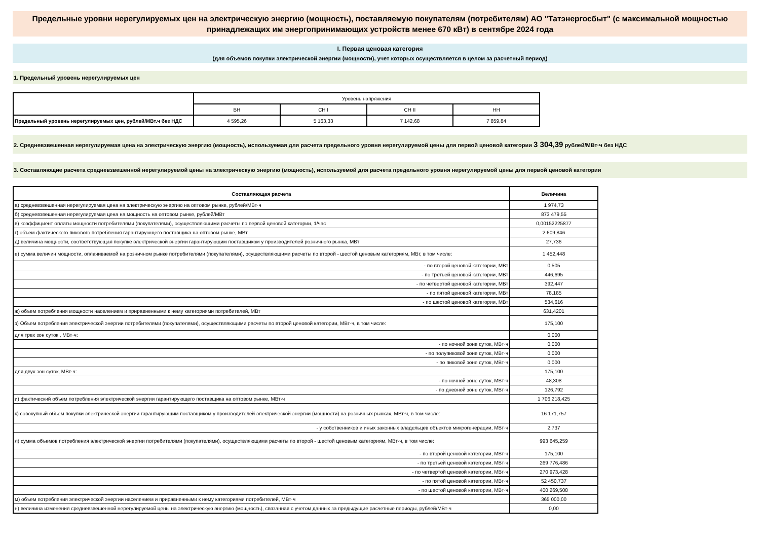Предельные уровни нерегулируемых цен на электрическую энергию (мощность), поставляемую покупателям (потребителям) АО "Татэнергосбыт" (с максимальной мощностью принадлежащих им энергопринимающих устройств менее 670 кВт) в сентябре 2024 года
I. Первая ценовая категория
(для объемов покупки электрической энергии (мощности), учет которых осуществляется в целом за расчетный период)
1. Предельный уровень нерегулируемых цен
| | Уровень напряжения | | | |
| | ВН | СН I | СН II | НН |
| Предельный уровень нерегулируемых цен, рублей/МВт.ч без НДС | 4 595,26 | 5 163,33 | 7 142,68 | 7 859,84 |
2. Средневзвешенная нерегулируемая цена на электрическую энергию (мощность), используемая для расчета предельного уровня нерегулируемой цены для первой ценовой категории 3 304,39 рублей/МВт·ч без НДС
3. Составляющие расчета средневзвешенной нерегулируемой цены на электрическую энергию (мощность), используемой для расчета предельного уровня нерегулируемой цены для первой ценовой категории
| Составляющая расчета | Величина |
| --- | --- |
| а) средневзвешенная нерегулируемая цена на электрическую энергию на оптовом рынке, рублей/МВт·ч | 1 974,73 |
| б) средневзвешенная нерегулируемая цена на мощность на оптовом рынке, рублей/МВт | 873 479,55 |
| в) коэффициент оплаты мощности потребителями (покупателями), осуществляющими расчеты по первой ценовой категории, 1/час | 0,00152225877 |
| г) объем фактического пикового потребления гарантирующего поставщика на оптовом рынке, МВт | 2 609,846 |
| д) величина мощности, соответствующая покупке электрической энергии гарантирующим поставщиком у производителей розничного рынка, МВт | 27,736 |
| е) сумма величин мощности, оплачиваемой на розничном рынке потребителями (покупателями), осуществляющими расчеты по второй - шестой ценовым категориям, МВт, в том числе: | 1 452,448 |
| - по второй ценовой категории, МВт | 0,505 |
| - по третьей ценовой категории, МВт | 446,695 |
| - по четвертой ценовой категории, МВт | 392,447 |
| - по пятой ценовой категории, МВт | 78,185 |
| - по шестой ценовой категории, МВт | 534,616 |
| ж) объем потребления мощности населением и приравненными к нему категориями потребителей, МВт | 631,4201 |
| з) Объем потребления электрической энергии потребителями (покупателями), осуществляющими расчеты по второй ценовой категории, МВт·ч, в том числе: | 175,100 |
| для трех зон суток , МВт·ч: | 0,000 |
| - по ночной зоне суток, МВт·ч | 0,000 |
| - по полупиковой зоне суток, МВт·ч | 0,000 |
| - по пиковой зоне суток, МВт·ч | 0,000 |
| для двух зон суток, МВт·ч: | 175,100 |
| - по ночной зоне суток, МВт·ч | 48,308 |
| - по дневной зоне суток, МВт·ч | 126,792 |
| и) фактический объем потребления электрической энергии гарантирующего поставщика на оптовом рынке, МВт·ч | 1 706 218,425 |
| к) совокупный объем покупки электрической энергии гарантирующим поставщиком у производителей электрической энергии (мощности) на розничных рынках, МВт·ч, в том числе: | 16 171,757 |
| - у собственников и иных законных владельцев объектов микрогенерации, МВт·ч | 2,737 |
| л) сумма объемов потребления электрической энергии потребителями (покупателями), осуществляющими расчеты по второй - шестой ценовым категориям, МВт·ч, в том числе: | 993 645,259 |
| - по второй ценовой категории, МВт·ч | 175,100 |
| - по третьей ценовой категории, МВт·ч | 269 776,486 |
| - по четвертой ценовой категории, МВт·ч | 270 973,428 |
| - по пятой ценовой категории, МВт·ч | 52 450,737 |
| - по шестой ценовой категории, МВт·ч | 400 269,508 |
| м) объем потребления электрической энергии населением и приравненными к нему категориями потребителей, МВт·ч | 365 000,00 |
| н) величина изменения средневзвешенной нерегулируемой цены на электрическую энергию (мощность), связанная с учетом данных за предыдущие расчетные периоды, рублей/МВт·ч | 0,00 |